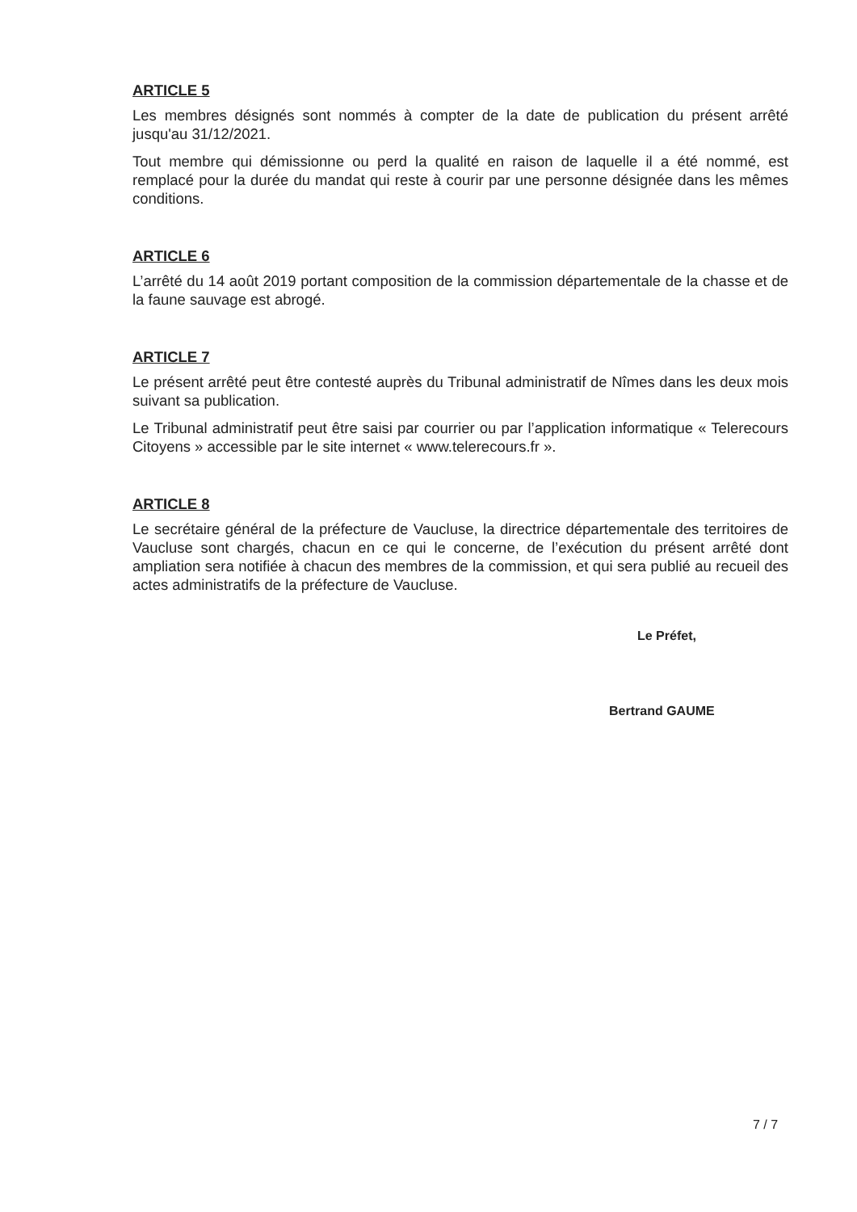ARTICLE 5
Les membres désignés sont nommés à compter de la date de publication du présent arrêté jusqu'au 31/12/2021.
Tout membre qui démissionne ou perd la qualité en raison de laquelle il a été nommé, est remplacé pour la durée du mandat qui reste à courir par une personne désignée dans les mêmes conditions.
ARTICLE 6
L’arrêté du 14 août 2019 portant composition de la commission départementale de la chasse et de la faune sauvage est abrogé.
ARTICLE 7
Le présent arrêté peut être contesté auprès du Tribunal administratif de Nîmes dans les deux mois suivant sa publication.
Le Tribunal administratif peut être saisi par courrier ou par l’application informatique « Telerecours Citoyens » accessible par le site internet « www.telerecours.fr ».
ARTICLE 8
Le secrétaire général de la préfecture de Vaucluse, la directrice départementale des territoires de Vaucluse sont chargés, chacun en ce qui le concerne, de l’exécution du présent arrêté dont ampliation sera notifiée à chacun des membres de la commission, et qui sera publié au recueil des actes administratifs de la préfecture de Vaucluse.
Le Préfet,
Bertrand GAUME
7 / 7